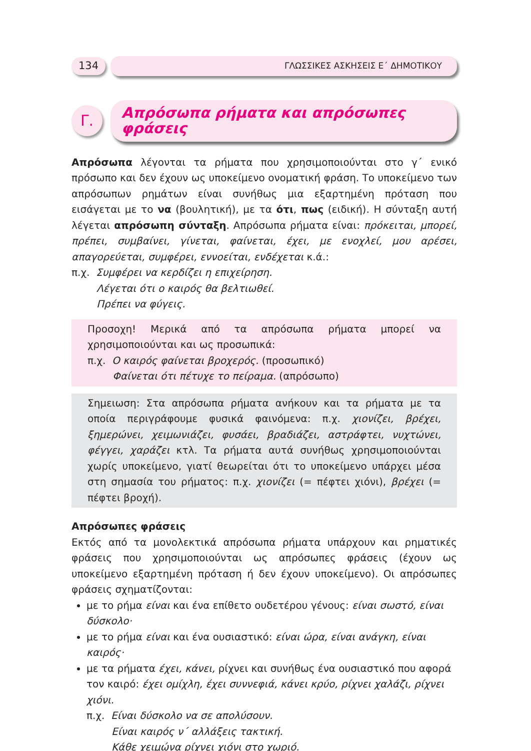134
ΓΛΩΣΣΙΚΕΣ ΑΣΚΗΣΕΙΣ Ε΄ ΔΗΜΟΤΙΚΟΥ
Γ.
Απρόσωπα ρήματα και απρόσωπες φράσεις
Απρόσωπα λέγονται τα ρήματα που χρησιμοποιούνται στο γ΄ ενικό πρόσωπο και δεν έχουν ως υποκείμενο ονοματική φράση. Το υποκείμενο των απρόσωπων ρημάτων είναι συνήθως μια εξαρτημένη πρόταση που εισάγεται με το να (βουλητική), με τα ότι, πως (ειδική). Η σύνταξη αυτή λέγεται απρόσωπη σύνταξη. Απρόσωπα ρήματα είναι: πρόκειται, μπορεί, πρέπει, συμβαίνει, γίνεται, φαίνεται, έχει, με ενοχλεί, μου αρέσει, απαγορεύεται, συμφέρει, εννοείται, ενδέχεται κ.ά.:
π.χ. Συμφέρει να κερδίζει η επιχείρηση.
Λέγεται ότι ο καιρός θα βελτιωθεί.
Πρέπει να φύγεις.
Προσοχη! Μερικά από τα απρόσωπα ρήματα μπορεί να χρησιμοποιούνται και ως προσωπικά:
π.χ. Ο καιρός φαίνεται βροχερός. (προσωπικό)
Φαίνεται ότι πέτυχε το πείραμα. (απρόσωπο)
Σημειωση: Στα απρόσωπα ρήματα ανήκουν και τα ρήματα με τα οποία περιγράφουμε φυσικά φαινόμενα: π.χ. χιονίζει, βρέχει, ξημερώνει, χειμωνιάζει, φυσάει, βραδιάζει, αστράφτει, νυχτώνει, φέγγει, χαράζει κτλ. Τα ρήματα αυτά συνήθως χρησιμοποιούνται χωρίς υποκείμενο, γιατί θεωρείται ότι το υποκείμενο υπάρχει μέσα στη σημασία του ρήματος: π.χ. χιονίζει (= πέφτει χιόνι), βρέχει (= πέφτει βροχή).
Απρόσωπες φράσεις
Εκτός από τα μονολεκτικά απρόσωπα ρήματα υπάρχουν και ρηματικές φράσεις που χρησιμοποιούνται ως απρόσωπες φράσεις (έχουν ως υποκείμενο εξαρτημένη πρόταση ή δεν έχουν υποκείμενο). Οι απρόσωπες φράσεις σχηματίζονται:
με το ρήμα είναι και ένα επίθετο ουδετέρου γένους: είναι σωστό, είναι δύσκολο·
με το ρήμα είναι και ένα ουσιαστικό: είναι ώρα, είναι ανάγκη, είναι καιρός·
με τα ρήματα έχει, κάνει, ρίχνει και συνήθως ένα ουσιαστικό που αφορά τον καιρό: έχει ομίχλη, έχει συννεφιά, κάνει κρύο, ρίχνει χαλάζι, ρίχνει χιόνι.
π.χ. Είναι δύσκολο να σε απολύσουν.
Είναι καιρός ν΄ αλλάξεις τακτική.
Κάθε χειμώνα ρίχνει χιόνι στο χωριό.